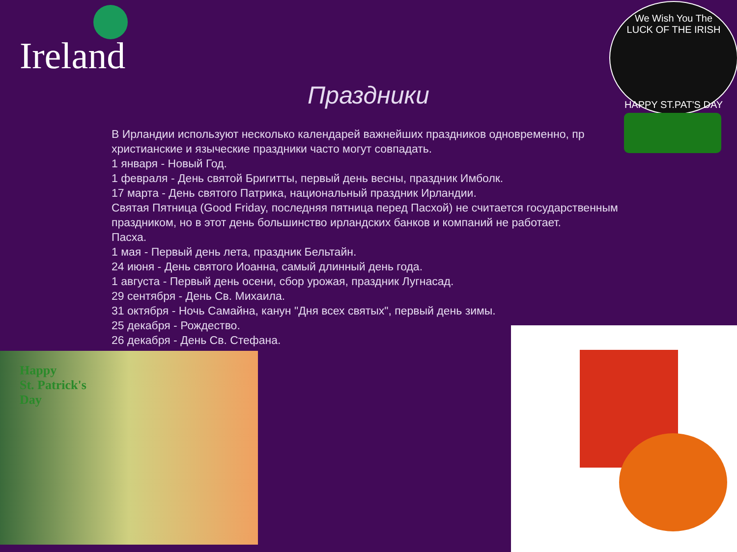Ireland
We Wish You The
LUCK OF THE IRISH
HAPPY ST.PAT'S DAY
Праздники
В Ирландии используют несколько календарей важнейших праздников одновременно, пр
христианские и языческие праздники часто могут совпадать.
1 января - Новый Год.
1 февраля - День святой Бригитты, первый день весны, праздник Имболк.
17 марта - День святого Патрика, национальный праздник Ирландии.
Святая Пятница (Good Friday, последняя пятница перед Пасхой) не считается государственным праздником, но в этот день большинство ирландских банков и компаний не работает.
Пасха.
1 мая - Первый день лета, праздник Бельтайн.
24 июня - День святого Иоанна, самый длинный день года.
1 августа - Первый день осени, сбор урожая, праздник Лугнасад.
29 сентября - День Св. Михаила.
31 октября - Ночь Самайна, канун "Дня всех святых", первый день зимы.
25 декабря - Рождество.
26 декабря - День Св. Стефана.
Happy
St. Patrick's
Day